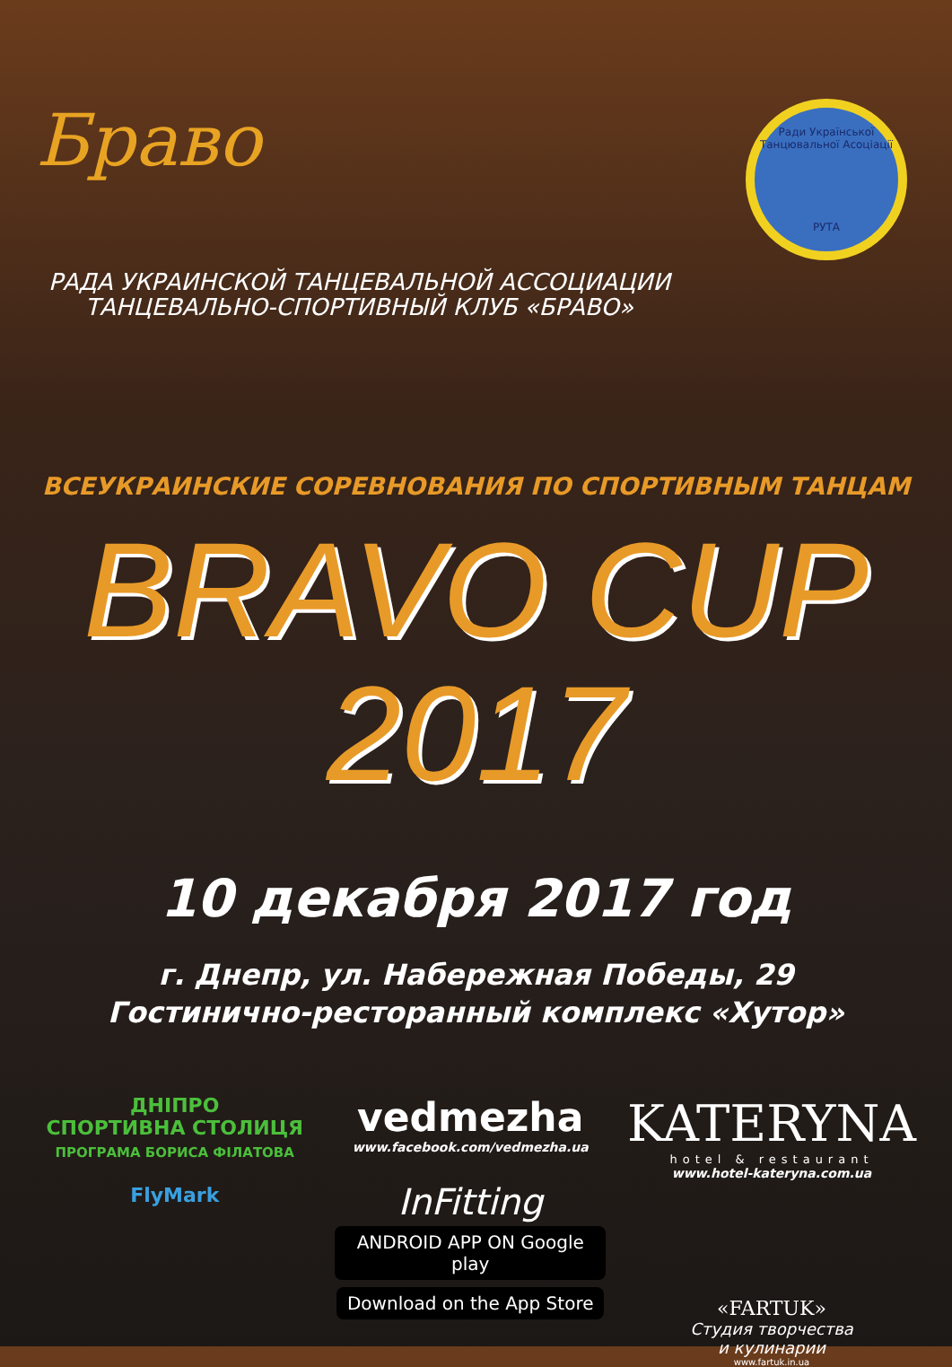Браво
Ради Української Танцювальної Асоціації
РУТА
РАДА УКРАИНСКОЙ ТАНЦЕВАЛЬНОЙ АССОЦИАЦИИ
ТАНЦЕВАЛЬНО-СПОРТИВНЫЙ КЛУБ «БРАВО»
ВСЕУКРАИНСКИЕ СОРЕВНОВАНИЯ ПО СПОРТИВНЫМ ТАНЦАМ
BRAVO CUP 2017
10 декабря 2017 год
г. Днепр, ул. Набережная Победы, 29
Гостинично-ресторанный комплекс «Хутор»
ДНІПРО
СПОРТИВНА СТОЛИЦЯ
ПРОГРАМА БОРИСА ФІЛАТОВА
FlyMark
vedmezha
www.facebook.com/vedmezha.ua
InFitting
ANDROID APP ON Google play Download on the App Store
KATERYNA
hotel & restaurant
www.hotel-kateryna.com.ua
«FARTUK»
Студия творчества
и кулинарии
www.fartuk.in.ua